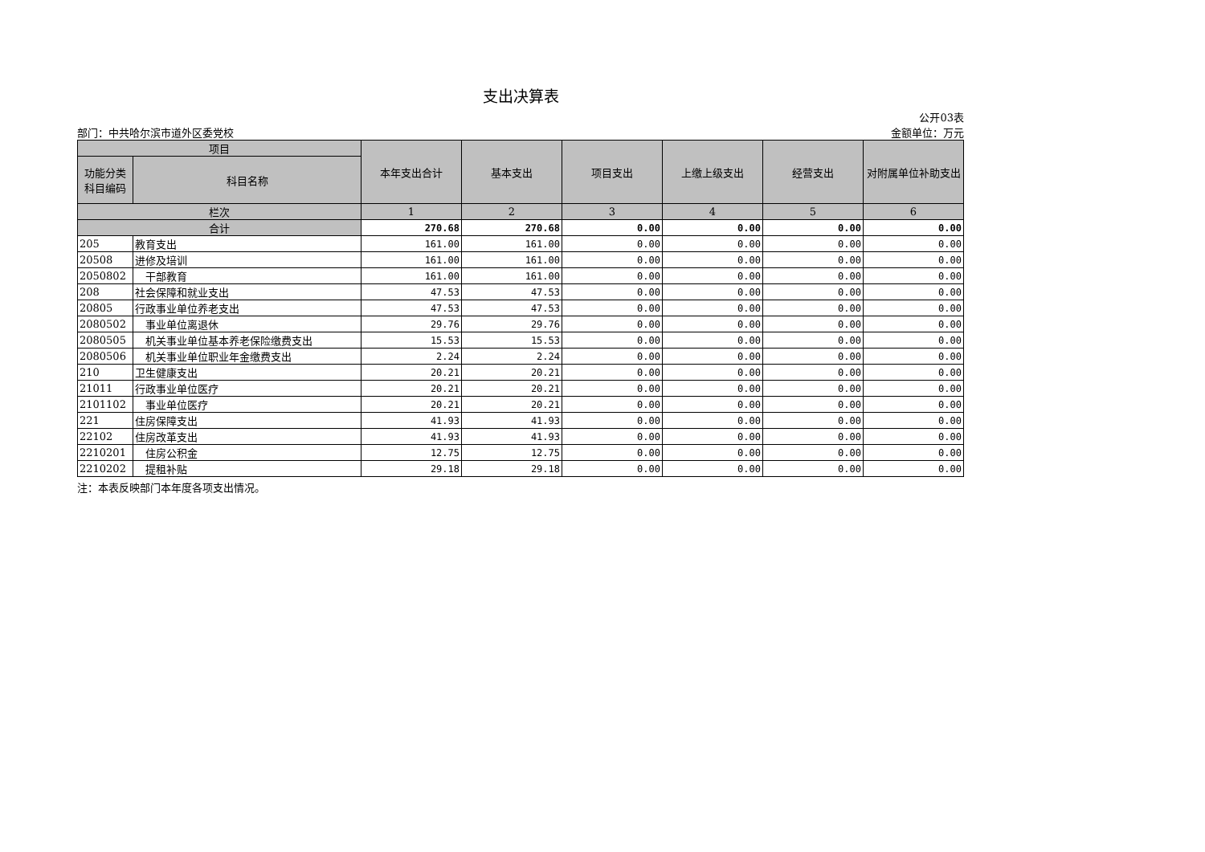支出决算表
部门：中共哈尔滨市道外区委党校
公开03表
金额单位：万元
| 项目 | | 本年支出合计 | 基本支出 | 项目支出 | 上缴上级支出 | 经营支出 | 对附属单位补助支出 |
| --- | --- | --- | --- | --- | --- | --- | --- |
| 功能分类科目编码 | 科目名称 | | | | | | |
| 栏次 | | 1 | 2 | 3 | 4 | 5 | 6 |
| 合计 | | 270.68 | 270.68 | 0.00 | 0.00 | 0.00 | 0.00 |
| 205 | 教育支出 | 161.00 | 161.00 | 0.00 | 0.00 | 0.00 | 0.00 |
| 20508 | 进修及培训 | 161.00 | 161.00 | 0.00 | 0.00 | 0.00 | 0.00 |
| 2050802 | 干部教育 | 161.00 | 161.00 | 0.00 | 0.00 | 0.00 | 0.00 |
| 208 | 社会保障和就业支出 | 47.53 | 47.53 | 0.00 | 0.00 | 0.00 | 0.00 |
| 20805 | 行政事业单位养老支出 | 47.53 | 47.53 | 0.00 | 0.00 | 0.00 | 0.00 |
| 2080502 | 事业单位离退休 | 29.76 | 29.76 | 0.00 | 0.00 | 0.00 | 0.00 |
| 2080505 | 机关事业单位基本养老保险缴费支出 | 15.53 | 15.53 | 0.00 | 0.00 | 0.00 | 0.00 |
| 2080506 | 机关事业单位职业年金缴费支出 | 2.24 | 2.24 | 0.00 | 0.00 | 0.00 | 0.00 |
| 210 | 卫生健康支出 | 20.21 | 20.21 | 0.00 | 0.00 | 0.00 | 0.00 |
| 21011 | 行政事业单位医疗 | 20.21 | 20.21 | 0.00 | 0.00 | 0.00 | 0.00 |
| 2101102 | 事业单位医疗 | 20.21 | 20.21 | 0.00 | 0.00 | 0.00 | 0.00 |
| 221 | 住房保障支出 | 41.93 | 41.93 | 0.00 | 0.00 | 0.00 | 0.00 |
| 22102 | 住房改革支出 | 41.93 | 41.93 | 0.00 | 0.00 | 0.00 | 0.00 |
| 2210201 | 住房公积金 | 12.75 | 12.75 | 0.00 | 0.00 | 0.00 | 0.00 |
| 2210202 | 提租补贴 | 29.18 | 29.18 | 0.00 | 0.00 | 0.00 | 0.00 |
注：本表反映部门本年度各项支出情况。